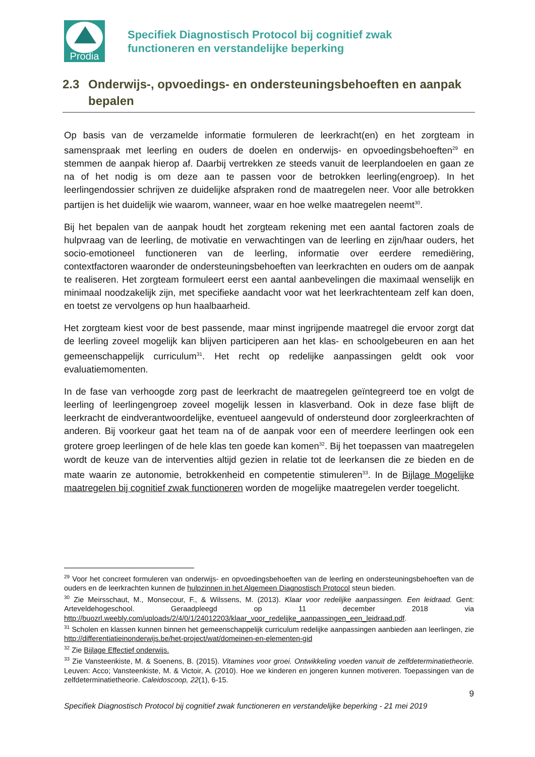Prodia
Specifiek Diagnostisch Protocol bij cognitief zwak
functioneren en verstandelijke beperking
2.3 Onderwijs-, opvoedings- en ondersteuningsbehoeften en aanpak bepalen
Op basis van de verzamelde informatie formuleren de leerkracht(en) en het zorgteam in samenspraak met leerling en ouders de doelen en onderwijs- en opvoedingsbehoeften<sup>29</sup> en stemmen de aanpak hierop af. Daarbij vertrekken ze steeds vanuit de leerplandoelen en gaan ze na of het nodig is om deze aan te passen voor de betrokken leerling(engroep). In het leerlingendossier schrijven ze duidelijke afspraken rond de maatregelen neer. Voor alle betrokken partijen is het duidelijk wie waarom, wanneer, waar en hoe welke maatregelen neemt<sup>30</sup>.
Bij het bepalen van de aanpak houdt het zorgteam rekening met een aantal factoren zoals de hulpvraag van de leerling, de motivatie en verwachtingen van de leerling en zijn/haar ouders, het socio-emotioneel functioneren van de leerling, informatie over eerdere remediëring, contextfactoren waaronder de ondersteuningsbehoeften van leerkrachten en ouders om de aanpak te realiseren. Het zorgteam formuleert eerst een aantal aanbevelingen die maximaal wenselijk en minimaal noodzakelijk zijn, met specifieke aandacht voor wat het leerkrachtenteam zelf kan doen, en toetst ze vervolgens op hun haalbaarheid.
Het zorgteam kiest voor de best passende, maar minst ingrijpende maatregel die ervoor zorgt dat de leerling zoveel mogelijk kan blijven participeren aan het klas- en schoolgebeuren en aan het gemeenschappelijk curriculum<sup>31</sup>. Het recht op redelijke aanpassingen geldt ook voor evaluatiemomenten.
In de fase van verhoogde zorg past de leerkracht de maatregelen geïntegreerd toe en volgt de leerling of leerlingengroep zoveel mogelijk lessen in klasverband. Ook in deze fase blijft de leerkracht de eindverantwoordelijke, eventueel aangevuld of ondersteund door zorgleerkrachten of anderen. Bij voorkeur gaat het team na of de aanpak voor een of meerdere leerlingen ook een grotere groep leerlingen of de hele klas ten goede kan komen<sup>32</sup>. Bij het toepassen van maatregelen wordt de keuze van de interventies altijd gezien in relatie tot de leerkansen die ze bieden en de mate waarin ze autonomie, betrokkenheid en competentie stimuleren<sup>33</sup>. In de Bijlage Mogelijke maatregelen bij cognitief zwak functioneren worden de mogelijke maatregelen verder toegelicht.
<sup>29</sup> Voor het concreet formuleren van onderwijs- en opvoedingsbehoeften van de leerling en ondersteuningsbehoeften van de ouders en de leerkrachten kunnen de hulpzinnen in het Algemeen Diagnostisch Protocol steun bieden.
<sup>30</sup> Zie Meirsschaut, M., Monsecour, F., & Wilssens, M. (2013). Klaar voor redelijke aanpassingen. Een leidraad. Gent: Arteveldehogeschool. Geraadpleegd op 11 december 2018 via http://buozrl.weebly.com/uploads/2/4/0/1/24012203/klaar_voor_redelijke_aanpassingen_een_leidraad.pdf.
<sup>31</sup> Scholen en klassen kunnen binnen het gemeenschappelijk curriculum redelijke aanpassingen aanbieden aan leerlingen, zie http://differentiatieinonderwijs.be/het-project/wat/domeinen-en-elementen-gid
<sup>32</sup> Zie Bijlage Effectief onderwijs.
<sup>33</sup> Zie Vansteenkiste, M. & Soenens, B. (2015). Vitamines voor groei. Ontwikkeling voeden vanuit de zelfdeterminatietheorie. Leuven: Acco; Vansteenkiste, M. & Victoir, A. (2010). Hoe we kinderen en jongeren kunnen motiveren. Toepassingen van de zelfdeterminatietheorie. Caleidoscoop, 22(1), 6-15.
9
Specifiek Diagnostisch Protocol bij cognitief zwak functioneren en verstandelijke beperking - 21 mei 2019